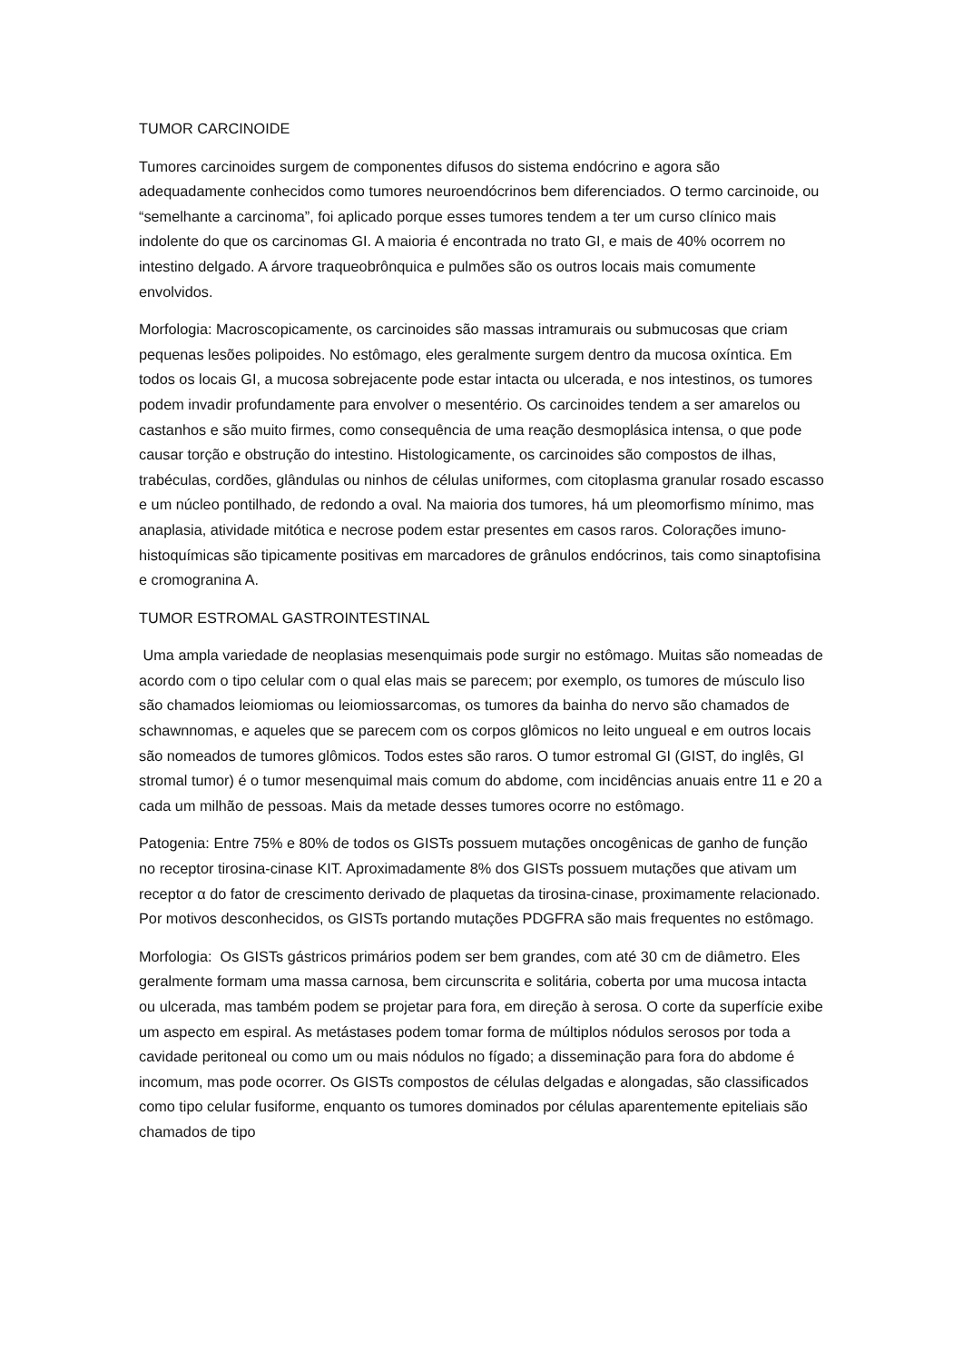TUMOR CARCINOIDE
Tumores carcinoides surgem de componentes difusos do sistema endócrino e agora são adequadamente conhecidos como tumores neuroendócrinos bem diferenciados. O termo carcinoide, ou “semelhante a carcinoma”, foi aplicado porque esses tumores tendem a ter um curso clínico mais indolente do que os carcinomas GI. A maioria é encontrada no trato GI, e mais de 40% ocorrem no intestino delgado. A árvore traqueobrônquica e pulmões são os outros locais mais comumente envolvidos.
Morfologia: Macroscopicamente, os carcinoides são massas intramurais ou submucosas que criam pequenas lesões polipoides. No estômago, eles geralmente surgem dentro da mucosa oxíntica. Em todos os locais GI, a mucosa sobrejacente pode estar intacta ou ulcerada, e nos intestinos, os tumores podem invadir profundamente para envolver o mesentério. Os carcinoides tendem a ser amarelos ou castanhos e são muito firmes, como consequência de uma reação desmoplásica intensa, o que pode causar torção e obstrução do intestino. Histologicamente, os carcinoides são compostos de ilhas, trabéculas, cordões, glândulas ou ninhos de células uniformes, com citoplasma granular rosado escasso e um núcleo pontilhado, de redondo a oval. Na maioria dos tumores, há um pleomorfismo mínimo, mas anaplasia, atividade mitótica e necrose podem estar presentes em casos raros. Colorações imuno-histoquímicas são tipicamente positivas em marcadores de grânulos endócrinos, tais como sinaptofisina e cromogranina A.
TUMOR ESTROMAL GASTROINTESTINAL
Uma ampla variedade de neoplasias mesenquimais pode surgir no estômago. Muitas são nomeadas de acordo com o tipo celular com o qual elas mais se parecem; por exemplo, os tumores de músculo liso são chamados leiomiomas ou leiomiossarcomas, os tumores da bainha do nervo são chamados de schawnnomas, e aqueles que se parecem com os corpos glômicos no leito ungueal e em outros locais são nomeados de tumores glômicos. Todos estes são raros. O tumor estromal GI (GIST, do inglês, GI stromal tumor) é o tumor mesenquimal mais comum do abdome, com incidências anuais entre 11 e 20 a cada um milhão de pessoas. Mais da metade desses tumores ocorre no estômago.
Patogenia: Entre 75% e 80% de todos os GISTs possuem mutações oncogênicas de ganho de função no receptor tirosina-cinase KIT. Aproximadamente 8% dos GISTs possuem mutações que ativam um receptor α do fator de crescimento derivado de plaquetas da tirosina-cinase, proximamente relacionado. Por motivos desconhecidos, os GISTs portando mutações PDGFRA são mais frequentes no estômago.
Morfologia: Os GISTs gástricos primários podem ser bem grandes, com até 30 cm de diâmetro. Eles geralmente formam uma massa carnosa, bem circunscrita e solitária, coberta por uma mucosa intacta ou ulcerada, mas também podem se projetar para fora, em direção à serosa. O corte da superfície exibe um aspecto em espiral. As metástases podem tomar forma de múltiplos nódulos serosos por toda a cavidade peritoneal ou como um ou mais nódulos no fígado; a disseminação para fora do abdome é incomum, mas pode ocorrer. Os GISTs compostos de células delgadas e alongadas, são classificados como tipo celular fusiforme, enquanto os tumores dominados por células aparentemente epiteliais são chamados de tipo